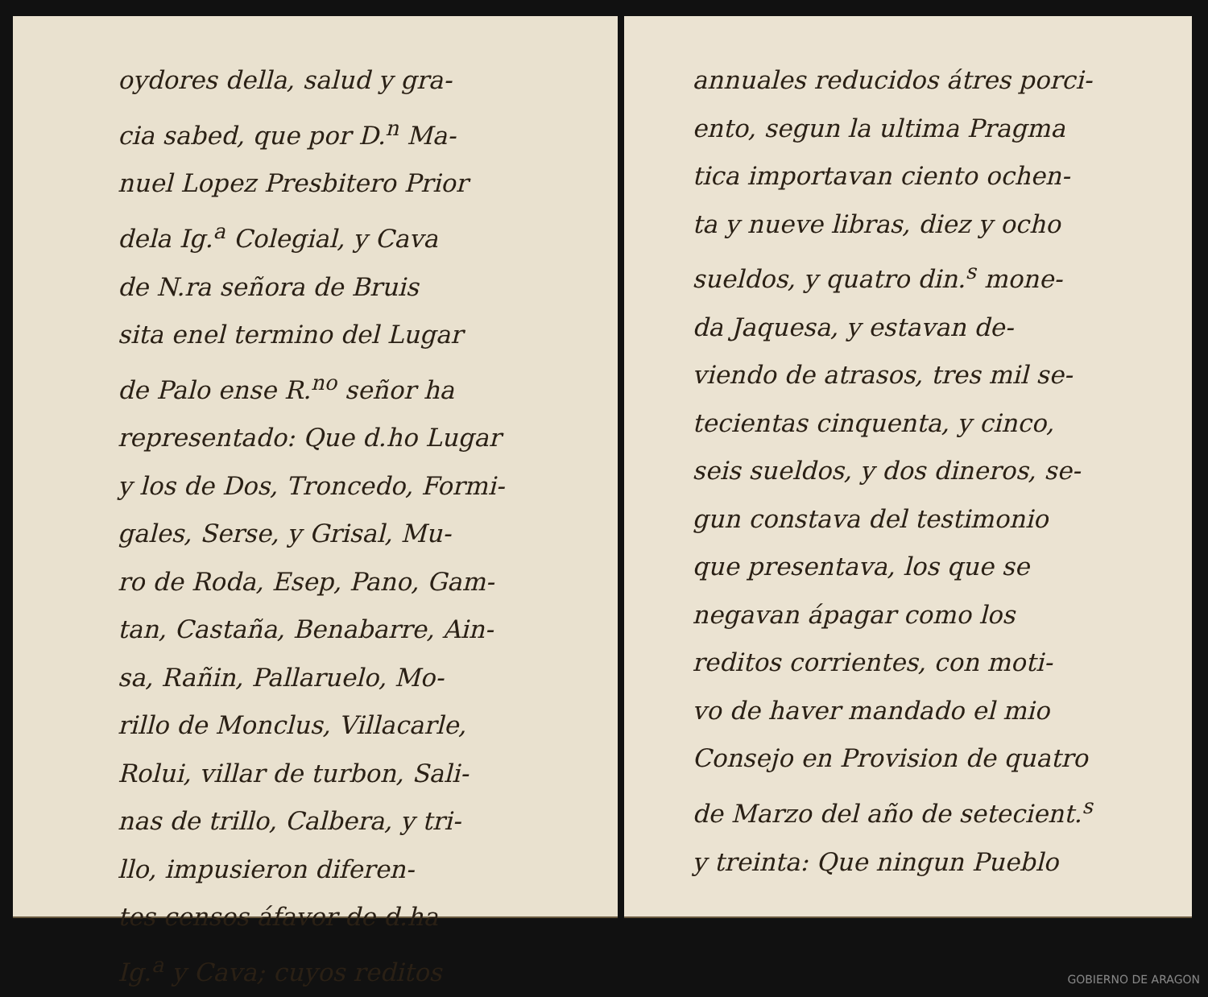oydores della, salud y gra-
cia sabed, que por D.<sup>n</sup> Ma-
nuel Lopez Presbitero Prior
dela Ig.<sup>a</sup> Colegial, y Cava
de N.ra señora de Bruis
sita enel termino del Lugar
de Palo ense R.<sup>no</sup> señor ha
representado: Que d.ho Lugar
y los de Dos, Troncedo, Formi-
gales, Serse, y Grisal, Mu-
ro de Roda, Esep, Pano, Gam-
tan, Castaña, Benabarre, Ain-
sa, Rañin, Pallaruelo, Mo-
rillo de Monclus, Villacarle,
Rolui, villar de turbon, Sali-
nas de trillo, Calbera, y tri-
llo, impusieron diferen-
tes censos áfavor de d.ha
Ig.<sup>a</sup> y Cava; cuyos reditos
annuales reducidos átres porci-
ento, segun la ultima Pragma
tica importavan ciento ochen-
ta y nueve libras, diez y ocho
sueldos, y quatro din.<sup>s</sup> mone-
da Jaquesa, y estavan de-
viendo de atrasos, tres mil se-
tecientas cinquenta, y cinco,
seis sueldos, y dos dineros, se-
gun constava del testimonio
que presentava, los que se
negavan ápagar como los
reditos corrientes, con moti-
vo de haver mandado el mio
Consejo en Provision de quatro
de Marzo del año de setecient.<sup>s</sup>
y treinta: Que ningun Pueblo
GOBIERNO DE ARAGON